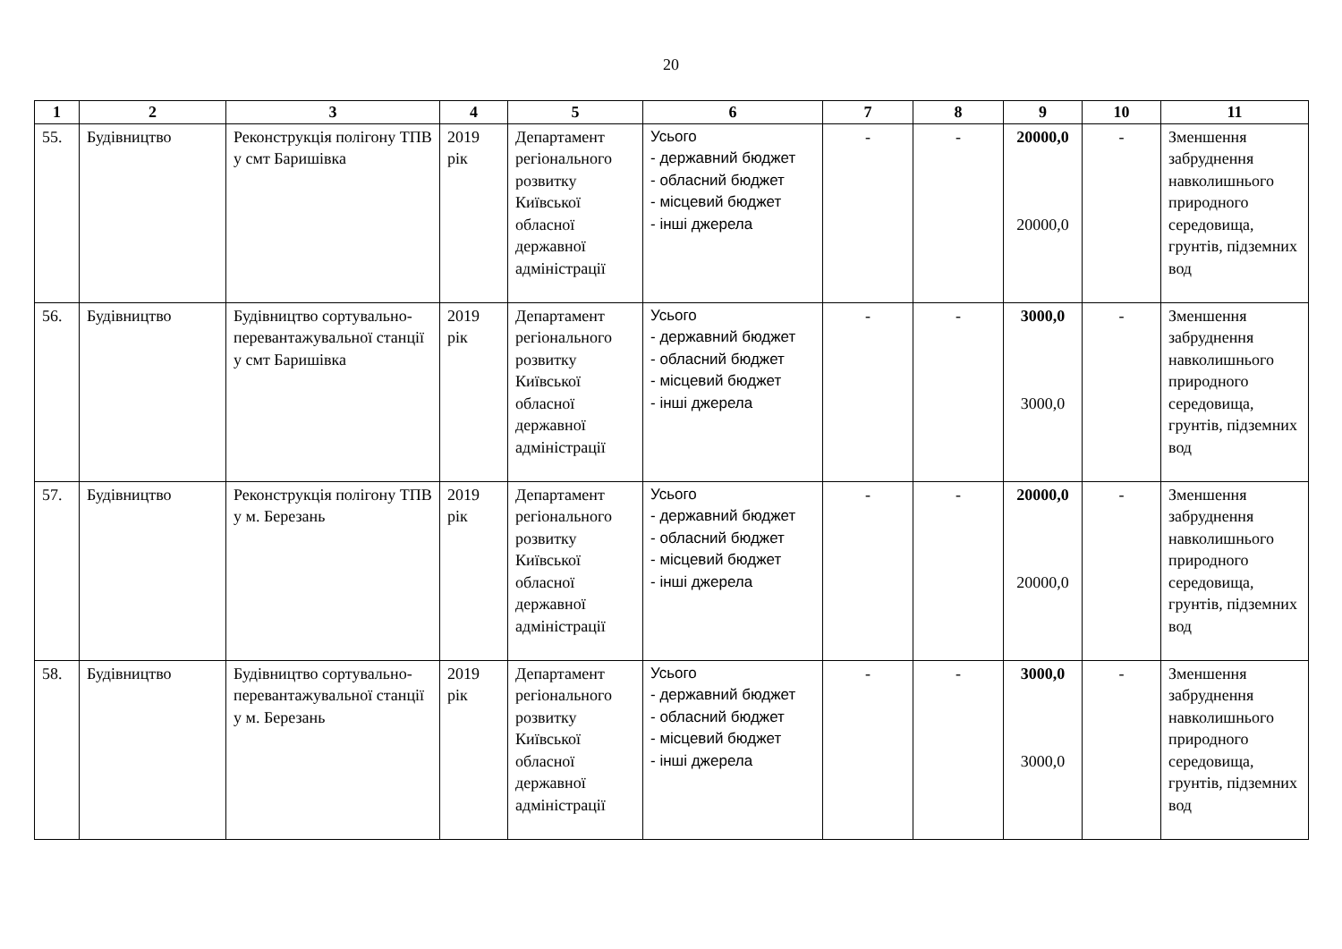20
| 1 | 2 | 3 | 4 | 5 | 6 | 7 | 8 | 9 | 10 | 11 |
| --- | --- | --- | --- | --- | --- | --- | --- | --- | --- | --- |
| 55. | Будівництво | Реконструкція полігону ТПВ у смт Баришівка | 2019 рік | Департамент регіонального розвитку Київської обласної державної адміністрації | Усього - державний бюджет - обласний бюджет - місцевий бюджет - інші джерела | - | - | 20000,0 20000,0 | - | Зменшення забруднення навколишнього природного середовища, грунтів, підземних вод |
| 56. | Будівництво | Будівництво сортувально-перевантажувальної станції у смт Баришівка | 2019 рік | Департамент регіонального розвитку Київської обласної державної адміністрації | Усього - державний бюджет - обласний бюджет - місцевий бюджет - інші джерела | - | - | 3000,0 3000,0 | - | Зменшення забруднення навколишнього природного середовища, грунтів, підземних вод |
| 57. | Будівництво | Реконструкція полігону ТПВ у м. Березань | 2019 рік | Департамент регіонального розвитку Київської обласної державної адміністрації | Усього - державний бюджет - обласний бюджет - місцевий бюджет - інші джерела | - | - | 20000,0 20000,0 | - | Зменшення забруднення навколишнього природного середовища, грунтів, підземних вод |
| 58. | Будівництво | Будівництво сортувально-перевантажувальної станції у м. Березань | 2019 рік | Департамент регіонального розвитку Київської обласної державної адміністрації | Усього - державний бюджет - обласний бюджет - місцевий бюджет - інші джерела | - | - | 3000,0 3000,0 | - | Зменшення забруднення навколишнього природного середовища, грунтів, підземних вод |